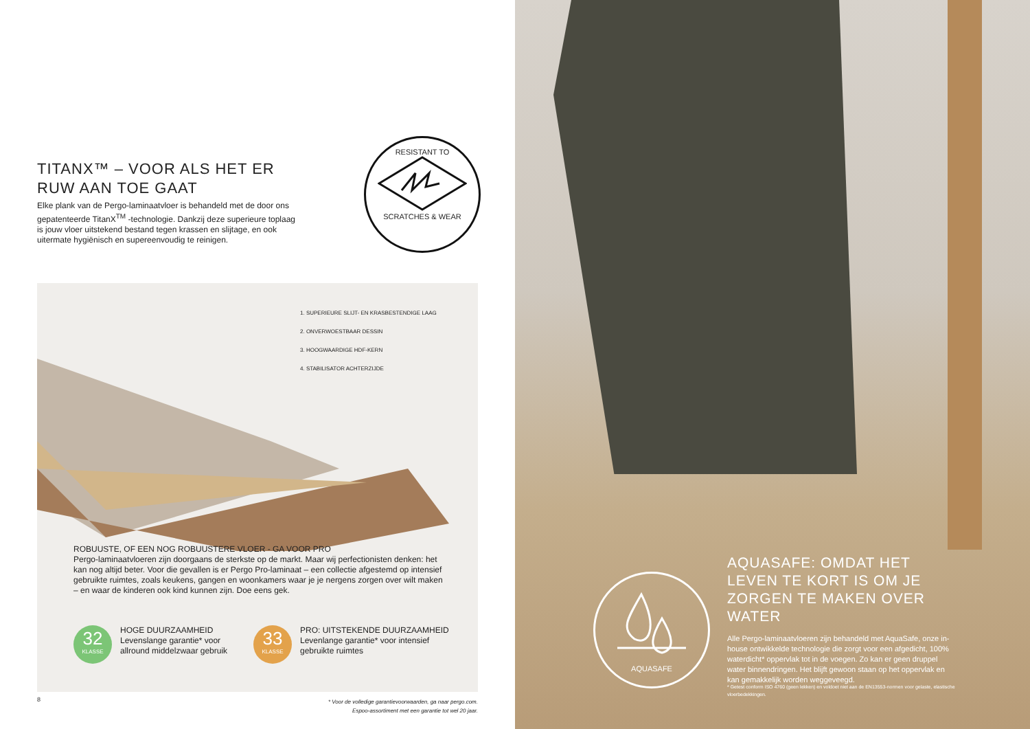TITANX™ – VOOR ALS HET ER RUW AAN TOE GAAT
Elke plank van de Pergo-laminaatvloer is behandeld met de door ons gepatenteerde TitanX<sup>TM</sup> -technologie. Dankzij deze superieure toplaag is jouw vloer uitstekend bestand tegen krassen en slijtage, en ook uitermate hygiënisch en supereenvoudig te reinigen.
RESISTANT TO
SCRATCHES & WEAR
1. SUPERIEURE SLIJT- EN KRASBESTENDIGE LAAG
2. ONVERWOESTBAAR DESSIN
3. HOOGWAARDIGE HDF-KERN
4. STABILISATOR ACHTERZIJDE
ROBUUSTE, OF EEN NOG ROBUUSTERE VLOER - GA VOOR PRO
Pergo-laminaatvloeren zijn doorgaans de sterkste op de markt. Maar wij perfectionisten denken: het kan nog altijd beter. Voor die gevallen is er Pergo Pro-laminaat – een collectie afgestemd op intensief gebruikte ruimtes, zoals keukens, gangen en woonkamers waar je je nergens zorgen over wilt maken – en waar de kinderen ook kind kunnen zijn. Doe eens gek.
32
KLASSE
HOGE DUURZAAMHEID
Levenslange garantie* voor
allround middelzwaar gebruik
33
KLASSE
PRO: UITSTEKENDE DUURZAAMHEID
Levenlange garantie* voor intensief
gebruikte ruimtes
8
* Voor de volledige garantievoorwaarden, ga naar pergo.com.
Espoo-assortiment met een garantie tot wel 20 jaar.
AQUASAFE
AQUASAFE: OMDAT HET LEVEN TE KORT IS OM JE ZORGEN TE MAKEN OVER WATER
Alle Pergo-laminaatvloeren zijn behandeld met AquaSafe, onze in-house ontwikkelde technologie die zorgt voor een afgedicht, 100% waterdicht* oppervlak tot in de voegen. Zo kan er geen druppel water binnendringen. Het blijft gewoon staan op het oppervlak en kan gemakkelijk worden weggeveegd.
* Getest conform ISO 4760 (geen lekken) en voldoet niet aan de EN13553-normen voor gelaste, elastische vloerbedekkingen.